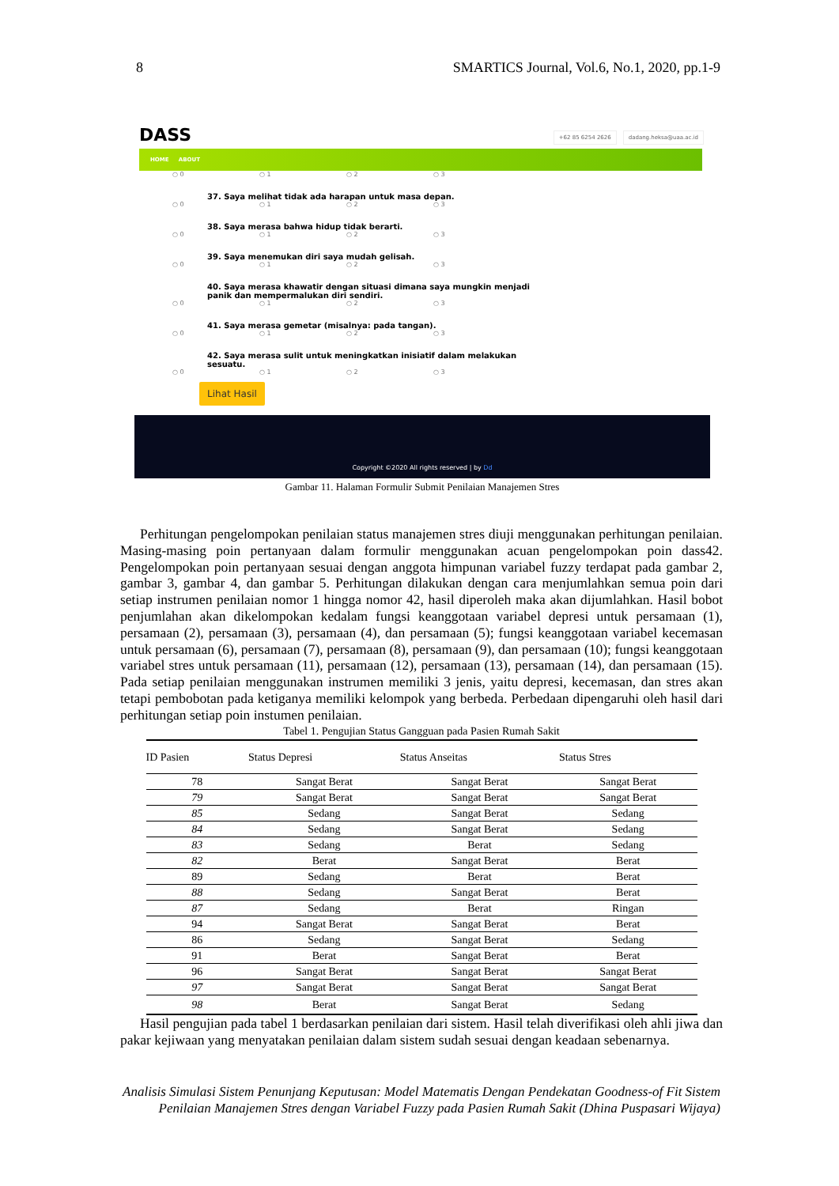8 SMARTICS Journal, Vol.6, No.1, 2020, pp.1-9
DASS +62 85 6254 2626 dadang.heksa@uaa.ac.id
HOME ABOUT
○ 0 ○ 1 ○ 2 ○ 3
37. Saya melihat tidak ada harapan untuk masa depan.
○ 0 ○ 1 ○ 2 ○ 3
38. Saya merasa bahwa hidup tidak berarti.
○ 0 ○ 1 ○ 2 ○ 3
39. Saya menemukan diri saya mudah gelisah.
○ 0 ○ 1 ○ 2 ○ 3
40. Saya merasa khawatir dengan situasi dimana saya mungkin menjadi panik dan mempermalukan diri sendiri.
○ 0 ○ 1 ○ 2 ○ 3
41. Saya merasa gemetar (misalnya: pada tangan).
○ 0 ○ 1 ○ 2 ○ 3
42. Saya merasa sulit untuk meningkatkan inisiatif dalam melakukan sesuatu.
○ 0 ○ 1 ○ 2 ○ 3
Lihat Hasil
Copyright ©2020 All rights reserved | by Dd
Gambar 11. Halaman Formulir Submit Penilaian Manajemen Stres
Perhitungan pengelompokan penilaian status manajemen stres diuji menggunakan perhitungan penilaian. Masing-masing poin pertanyaan dalam formulir menggunakan acuan pengelompokan poin dass42. Pengelompokan poin pertanyaan sesuai dengan anggota himpunan variabel fuzzy terdapat pada gambar 2, gambar 3, gambar 4, dan gambar 5. Perhitungan dilakukan dengan cara menjumlahkan semua poin dari setiap instrumen penilaian nomor 1 hingga nomor 42, hasil diperoleh maka akan dijumlahkan. Hasil bobot penjumlahan akan dikelompokan kedalam fungsi keanggotaan variabel depresi untuk persamaan (1), persamaan (2), persamaan (3), persamaan (4), dan persamaan (5); fungsi keanggotaan variabel kecemasan untuk persamaan (6), persamaan (7), persamaan (8), persamaan (9), dan persamaan (10); fungsi keanggotaan variabel stres untuk persamaan (11), persamaan (12), persamaan (13), persamaan (14), dan persamaan (15). Pada setiap penilaian menggunakan instrumen memiliki 3 jenis, yaitu depresi, kecemasan, dan stres akan tetapi pembobotan pada ketiganya memiliki kelompok yang berbeda. Perbedaan dipengaruhi oleh hasil dari perhitungan setiap poin instumen penilaian.
Tabel 1. Pengujian Status Gangguan pada Pasien Rumah Sakit
| ID Pasien | Status Depresi | Status Anseitas | Status Stres |
| --- | --- | --- | --- |
| 78 | Sangat Berat | Sangat Berat | Sangat Berat |
| 79 | Sangat Berat | Sangat Berat | Sangat Berat |
| 85 | Sedang | Sangat Berat | Sedang |
| 84 | Sedang | Sangat Berat | Sedang |
| 83 | Sedang | Berat | Sedang |
| 82 | Berat | Sangat Berat | Berat |
| 89 | Sedang | Berat | Berat |
| 88 | Sedang | Sangat Berat | Berat |
| 87 | Sedang | Berat | Ringan |
| 94 | Sangat Berat | Sangat Berat | Berat |
| 86 | Sedang | Sangat Berat | Sedang |
| 91 | Berat | Sangat Berat | Berat |
| 96 | Sangat Berat | Sangat Berat | Sangat Berat |
| 97 | Sangat Berat | Sangat Berat | Sangat Berat |
| 98 | Berat | Sangat Berat | Sedang |
Hasil pengujian pada tabel 1 berdasarkan penilaian dari sistem. Hasil telah diverifikasi oleh ahli jiwa dan pakar kejiwaan yang menyatakan penilaian dalam sistem sudah sesuai dengan keadaan sebenarnya.
Analisis Simulasi Sistem Penunjang Keputusan: Model Matematis Dengan Pendekatan Goodness-of Fit Sistem Penilaian Manajemen Stres dengan Variabel Fuzzy pada Pasien Rumah Sakit (Dhina Puspasari Wijaya)